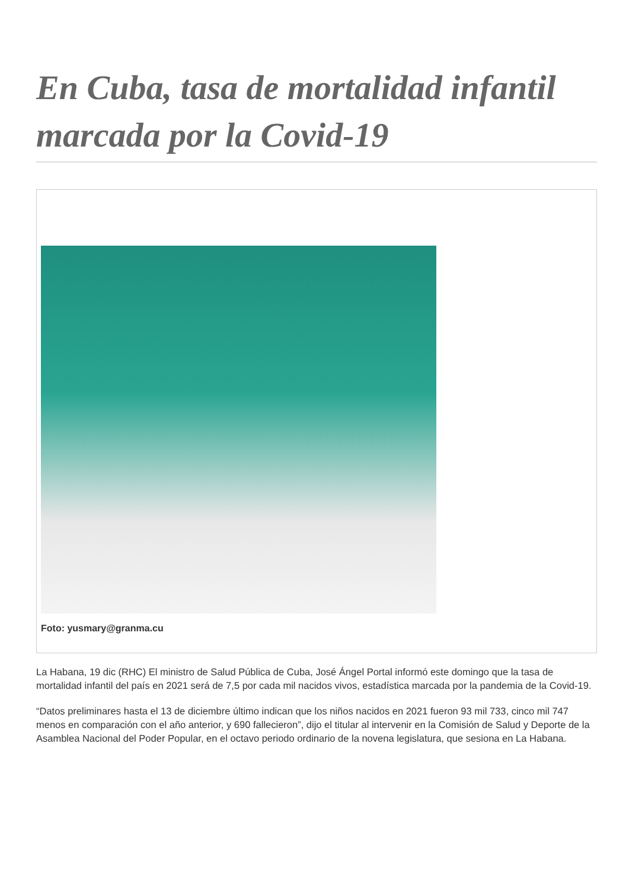En Cuba, tasa de mortalidad infantil marcada por la Covid-19
Foto: yusmary@granma.cu
La Habana, 19 dic (RHC) El ministro de Salud Pública de Cuba, José Ángel Portal informó este domingo que la tasa de mortalidad infantil del país en 2021 será de 7,5 por cada mil nacidos vivos, estadística marcada por la pandemia de la Covid-19.
“Datos preliminares hasta el 13 de diciembre último indican que los niños nacidos en 2021 fueron 93 mil 733, cinco mil 747 menos en comparación con el año anterior, y 690 fallecieron”, dijo el titular al intervenir en la Comisión de Salud y Deporte de la Asamblea Nacional del Poder Popular, en el octavo periodo ordinario de la novena legislatura, que sesiona en La Habana.